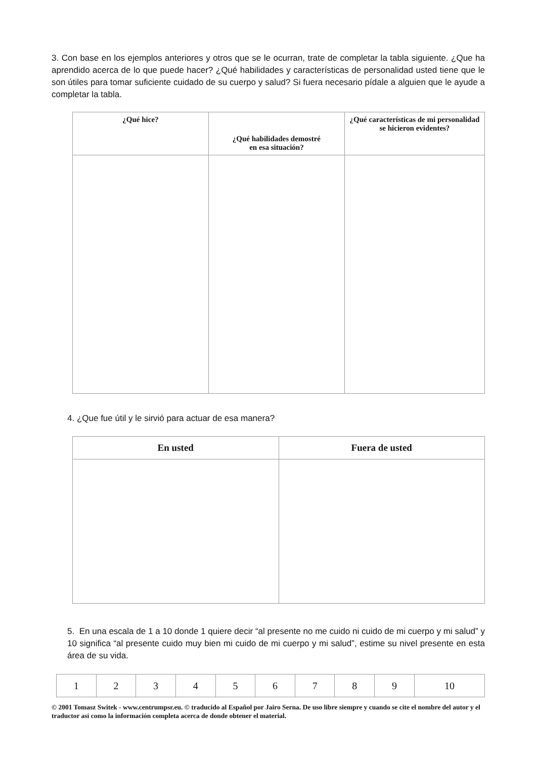3. Con base en los ejemplos anteriores y otros que se le ocurran, trate de completar la tabla siguiente. ¿Que ha aprendido acerca de lo que puede hacer? ¿Qué habilidades y características de personalidad usted tiene que le son útiles para tomar suficiente cuidado de su cuerpo y salud? Si fuera necesario pídale a alguien que le ayude a completar la tabla.
| ¿Qué hice? | ¿Qué habilidades demostré en esa situación? | ¿Qué características de mi personalidad se hicieron evidentes? |
| --- | --- | --- |
4. ¿Que fue útil y le sirvió para actuar de esa manera?
| En usted | Fuera de usted |
| --- | --- |
5. En una escala de 1 a 10 donde 1 quiere decir “al presente no me cuido ni cuido de mi cuerpo y mi salud” y 10 significa “al presente cuido muy bien mi cuido de mi cuerpo y mi salud”, estime su nivel presente en esta área de su vida.
| 1 | 2 | 3 | 4 | 5 | 6 | 7 | 8 | 9 | 10 |
© 2001 Tomasz Switek - www.centrumpsr.eu. © traducido al Español por Jairo Serna. De uso libre siempre y cuando se cite el nombre del autor y el traductor así como la información completa acerca de donde obtener el material.